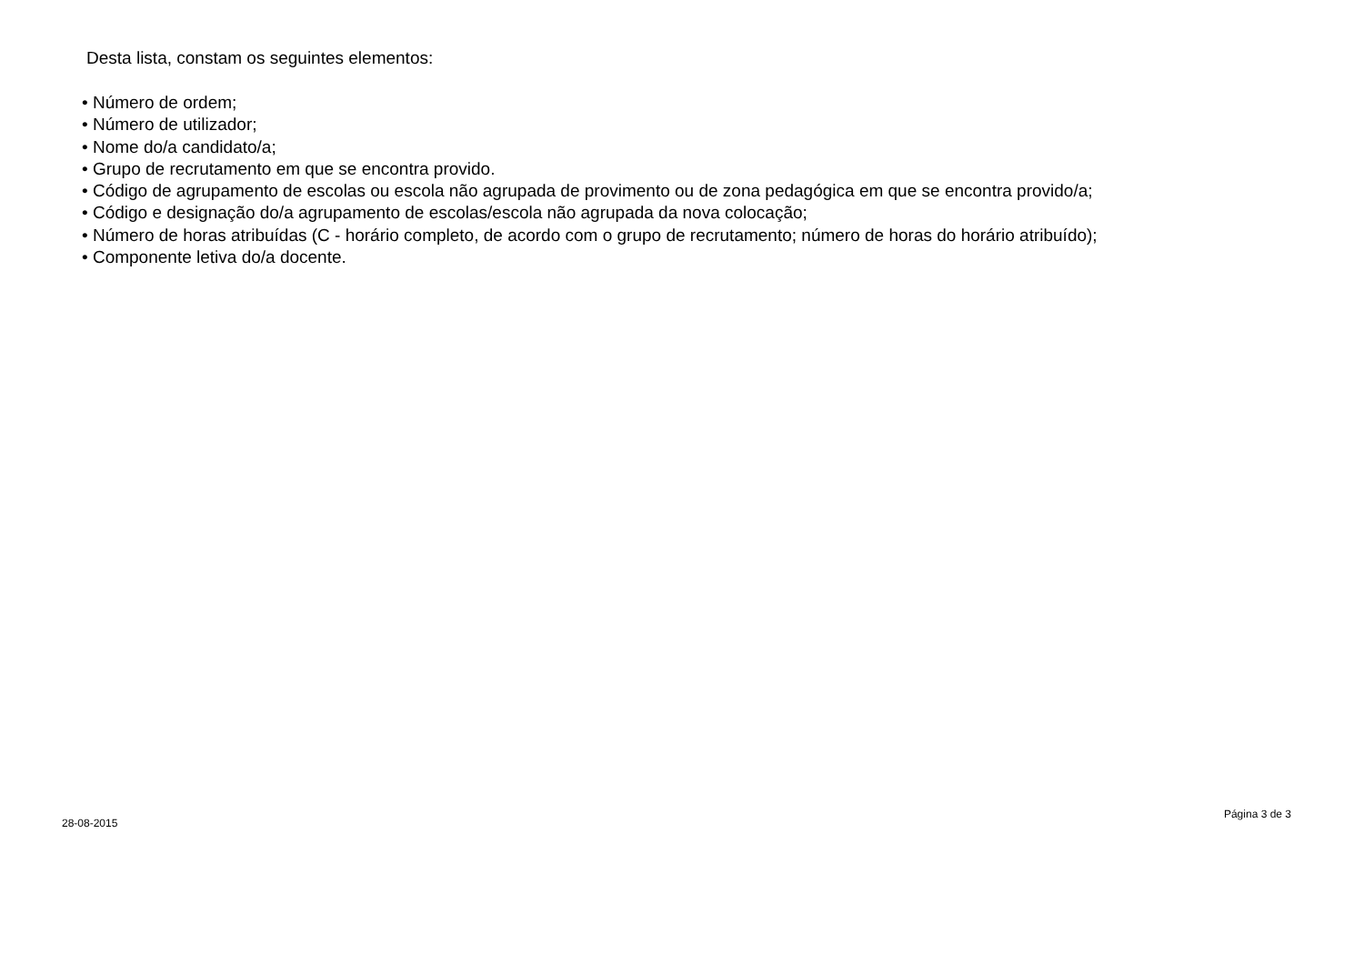Desta lista, constam os seguintes elementos:
• Número de ordem;
• Número de utilizador;
• Nome do/a candidato/a;
• Grupo de recrutamento em que se encontra provido.
• Código de agrupamento de escolas ou escola não agrupada de provimento ou de zona pedagógica em que se encontra provido/a;
• Código e designação do/a agrupamento de escolas/escola não agrupada da nova colocação;
• Número de horas atribuídas (C - horário completo, de acordo com o grupo de recrutamento; número de horas do horário atribuído);
• Componente letiva do/a docente.
28-08-2015 Página 3 de 3